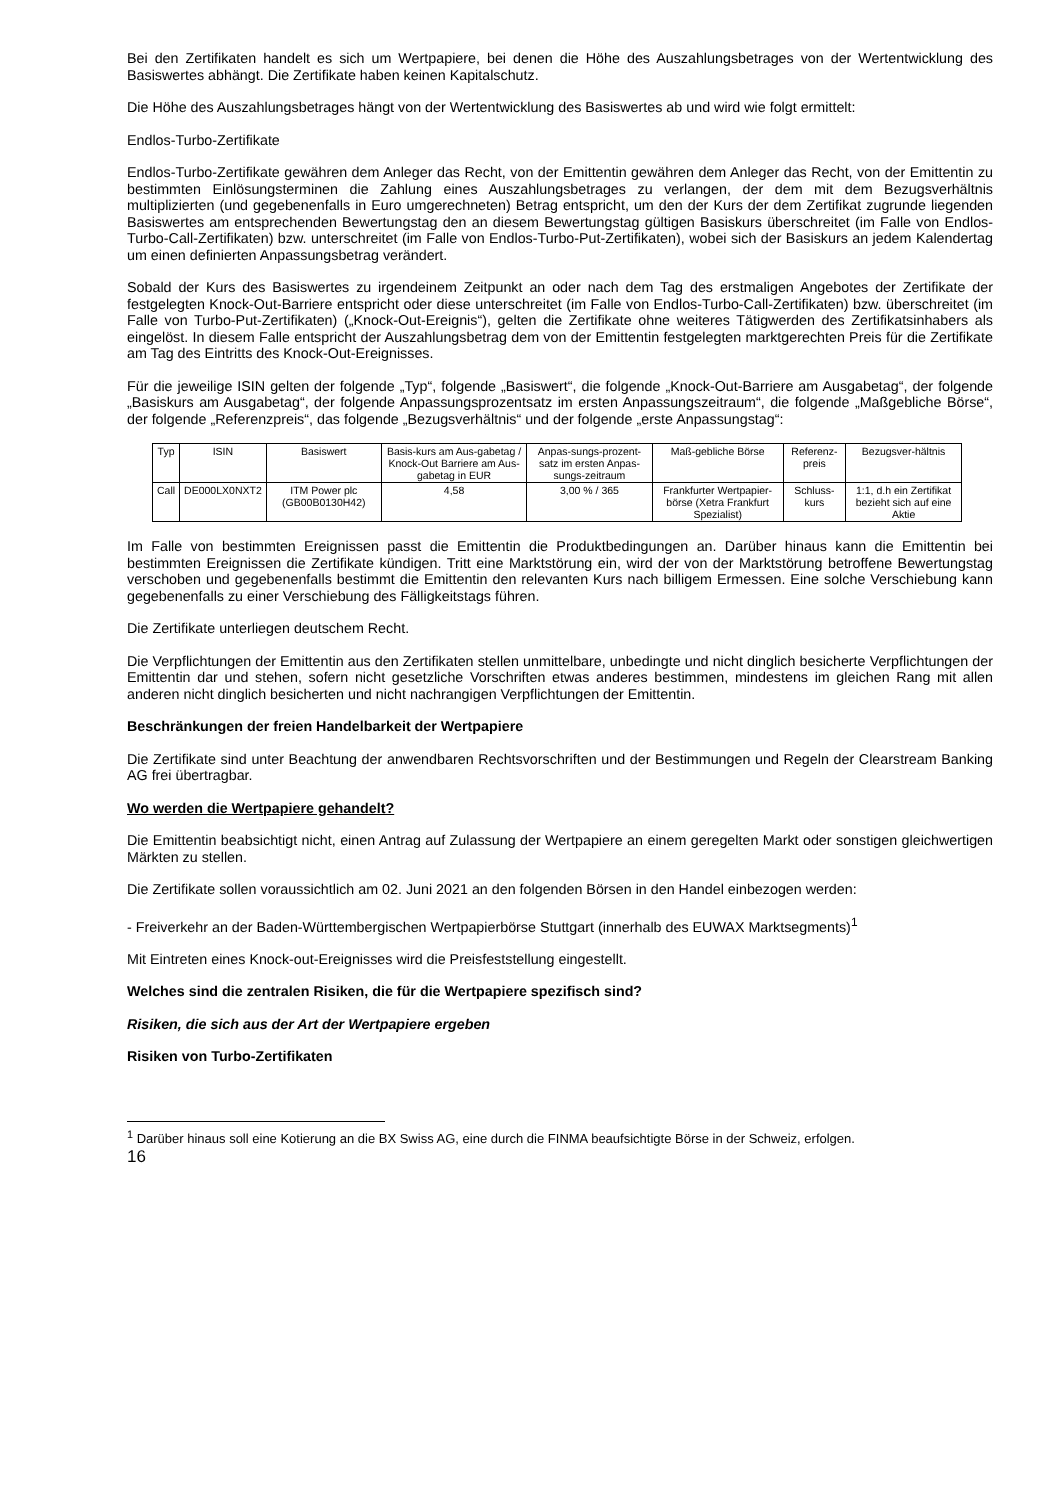Bei den Zertifikaten handelt es sich um Wertpapiere, bei denen die Höhe des Auszahlungsbetrages von der Wertentwicklung des Basiswertes abhängt. Die Zertifikate haben keinen Kapitalschutz.
Die Höhe des Auszahlungsbetrages hängt von der Wertentwicklung des Basiswertes ab und wird wie folgt ermittelt:
Endlos-Turbo-Zertifikate
Endlos-Turbo-Zertifikate gewähren dem Anleger das Recht, von der Emittentin gewähren dem Anleger das Recht, von der Emittentin zu bestimmten Einlösungsterminen die Zahlung eines Auszahlungsbetrages zu verlangen, der dem mit dem Bezugsverhältnis multiplizierten (und gegebenenfalls in Euro umgerechneten) Betrag entspricht, um den der Kurs der dem Zertifikat zugrunde liegenden Basiswertes am entsprechenden Bewertungstag den an diesem Bewertungstag gültigen Basiskurs überschreitet (im Falle von Endlos-Turbo-Call-Zertifikaten) bzw. unterschreitet (im Falle von Endlos-Turbo-Put-Zertifikaten), wobei sich der Basiskurs an jedem Kalendertag um einen definierten Anpassungsbetrag verändert.
Sobald der Kurs des Basiswertes zu irgendeinem Zeitpunkt an oder nach dem Tag des erstmaligen Angebotes der Zertifikate der festgelegten Knock-Out-Barriere entspricht oder diese unterschreitet (im Falle von Endlos-Turbo-Call-Zertifikaten) bzw. überschreitet (im Falle von Turbo-Put-Zertifikaten) („Knock-Out-Ereignis“), gelten die Zertifikate ohne weiteres Tätigwerden des Zertifikatsinhabers als eingelöst. In diesem Falle entspricht der Auszahlungsbetrag dem von der Emittentin festgelegten marktgerechten Preis für die Zertifikate am Tag des Eintritts des Knock-Out-Ereignisses.
Für die jeweilige ISIN gelten der folgende „Typ“, folgende „Basiswert“, die folgende „Knock-Out-Barriere am Ausgabetag“, der folgende „Basiskurs am Ausgabetag“, der folgende Anpassungsprozentsatz im ersten Anpassungszeitraum“, die folgende „Maßgebliche Börse“, der folgende „Referenzpreis“, das folgende „Bezugsverhältnis“ und der folgende „erste Anpassungstag“:
| Typ | ISIN | Basiswert | Basis-kurs am Aus-gabetag / Knock-Out Barriere am Aus-gabetag in EUR | Anpas-sungs-prozent-satz im ersten Anpas-sungs-zeitraum | Maß-gebliche Börse | Referenz-preis | Bezugsver-hältnis |
| Call | DE000LX0NXT2 | ITM Power plc (GB00B0130H42) | 4,58 | 3,00 % / 365 | Frankfurter Wertpapier-börse (Xetra Frankfurt Spezialist) | Schluss-kurs | 1:1, d.h ein Zertifikat bezieht sich auf eine Aktie |
Im Falle von bestimmten Ereignissen passt die Emittentin die Produktbedingungen an. Darüber hinaus kann die Emittentin bei bestimmten Ereignissen die Zertifikate kündigen. Tritt eine Marktstörung ein, wird der von der Marktstörung betroffene Bewertungstag verschoben und gegebenenfalls bestimmt die Emittentin den relevanten Kurs nach billigem Ermessen. Eine solche Verschiebung kann gegebenenfalls zu einer Verschiebung des Fälligkeitstags führen.
Die Zertifikate unterliegen deutschem Recht.
Die Verpflichtungen der Emittentin aus den Zertifikaten stellen unmittelbare, unbedingte und nicht dinglich besicherte Verpflichtungen der Emittentin dar und stehen, sofern nicht gesetzliche Vorschriften etwas anderes bestimmen, mindestens im gleichen Rang mit allen anderen nicht dinglich besicherten und nicht nachrangigen Verpflichtungen der Emittentin.
Beschränkungen der freien Handelbarkeit der Wertpapiere
Die Zertifikate sind unter Beachtung der anwendbaren Rechtsvorschriften und der Bestimmungen und Regeln der Clearstream Banking AG frei übertragbar.
Wo werden die Wertpapiere gehandelt?
Die Emittentin beabsichtigt nicht, einen Antrag auf Zulassung der Wertpapiere an einem geregelten Markt oder sonstigen gleichwertigen Märkten zu stellen.
Die Zertifikate sollen voraussichtlich am 02. Juni 2021 an den folgenden Börsen in den Handel einbezogen werden:
- Freiverkehr an der Baden-Württembergischen Wertpapierbörse Stuttgart (innerhalb des EUWAX Marktsegments)<sup>1</sup>
Mit Eintreten eines Knock-out-Ereignisses wird die Preisfeststellung eingestellt.
Welches sind die zentralen Risiken, die für die Wertpapiere spezifisch sind?
Risiken, die sich aus der Art der Wertpapiere ergeben
Risiken von Turbo-Zertifikaten
<sup>1</sup> Darüber hinaus soll eine Kotierung an die BX Swiss AG, eine durch die FINMA beaufsichtigte Börse in der Schweiz, erfolgen.
16